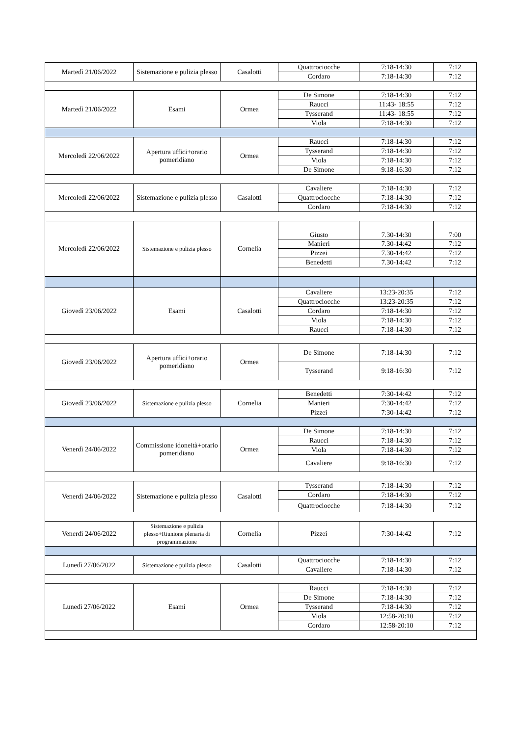| Martedì 21/06/2022 | Sistemazione e pulizia plesso | Casalotti | Quattrociocche | 7:18-14:30 | 7:12 |
| | | | Cordaro | 7:18-14:30 | 7:12 |
| Martedì 21/06/2022 | Esami | Ormea | De Simone | 7:18-14:30 | 7:12 |
| | | | Raucci | 11:43- 18:55 | 7:12 |
| | | | Tysserand | 11:43- 18:55 | 7:12 |
| | | | Viola | 7:18-14:30 | 7:12 |
| Mercoledì 22/06/2022 | Apertura uffici+orario pomeridiano | Ormea | Raucci | 7:18-14:30 | 7:12 |
| | | | Tysserand | 7:18-14:30 | 7:12 |
| | | | Viola | 7:18-14:30 | 7:12 |
| | | | De Simone | 9:18-16:30 | 7:12 |
| Mercoledì 22/06/2022 | Sistemazione e pulizia plesso | Casalotti | Cavaliere | 7:18-14:30 | 7:12 |
| | | | Quattrociocche | 7:18-14:30 | 7:12 |
| | | | Cordaro | 7:18-14:30 | 7:12 |
| Mercoledì 22/06/2022 | Sistemazione e pulizia plesso | Cornelia | Giusto | 7.30-14:30 | 7:00 |
| | | | Manieri | 7.30-14:42 | 7:12 |
| | | | Pizzei | 7.30-14:42 | 7:12 |
| | | | Benedetti | 7.30-14:42 | 7:12 |
| Giovedì 23/06/2022 | Esami | Casalotti | Cavaliere | 13:23-20:35 | 7:12 |
| | | | Quattrociocche | 13:23-20:35 | 7:12 |
| | | | Cordaro | 7:18-14:30 | 7:12 |
| | | | Viola | 7:18-14:30 | 7:12 |
| | | | Raucci | 7:18-14:30 | 7:12 |
| Giovedì 23/06/2022 | Apertura uffici+orario pomeridiano | Ormea | De Simone | 7:18-14:30 | 7:12 |
| | | | Tysserand | 9:18-16:30 | 7:12 |
| Giovedì 23/06/2022 | Sistemazione e pulizia plesso | Cornelia | Benedetti | 7:30-14:42 | 7:12 |
| | | | Manieri | 7:30-14:42 | 7:12 |
| | | | Pizzei | 7:30-14:42 | 7:12 |
| Venerdì 24/06/2022 | Commissione idoneità+orario pomeridiano | Ormea | De Simone | 7:18-14:30 | 7:12 |
| | | | Raucci | 7:18-14:30 | 7:12 |
| | | | Viola | 7:18-14:30 | 7:12 |
| | | | Cavaliere | 9:18-16:30 | 7:12 |
| Venerdì 24/06/2022 | Sistemazione e pulizia plesso | Casalotti | Tysserand | 7:18-14:30 | 7:12 |
| | | | Cordaro | 7:18-14:30 | 7:12 |
| | | | Quattrociocche | 7:18-14:30 | 7:12 |
| Venerdì 24/06/2022 | Sistemazione e pulizia plesso+Riunione plenaria di programmazione | Cornelia | Pizzei | 7:30-14:42 | 7:12 |
| Lunedì 27/06/2022 | Sistemazione e pulizia plesso | Casalotti | Quattrociocche | 7:18-14:30 | 7:12 |
| | | | Cavaliere | 7:18-14:30 | 7:12 |
| Lunedì 27/06/2022 | Esami | Ormea | Raucci | 7:18-14:30 | 7:12 |
| | | | De Simone | 7:18-14:30 | 7:12 |
| | | | Tysserand | 7:18-14:30 | 7:12 |
| | | | Viola | 12:58-20:10 | 7:12 |
| | | | Cordaro | 12:58-20:10 | 7:12 |